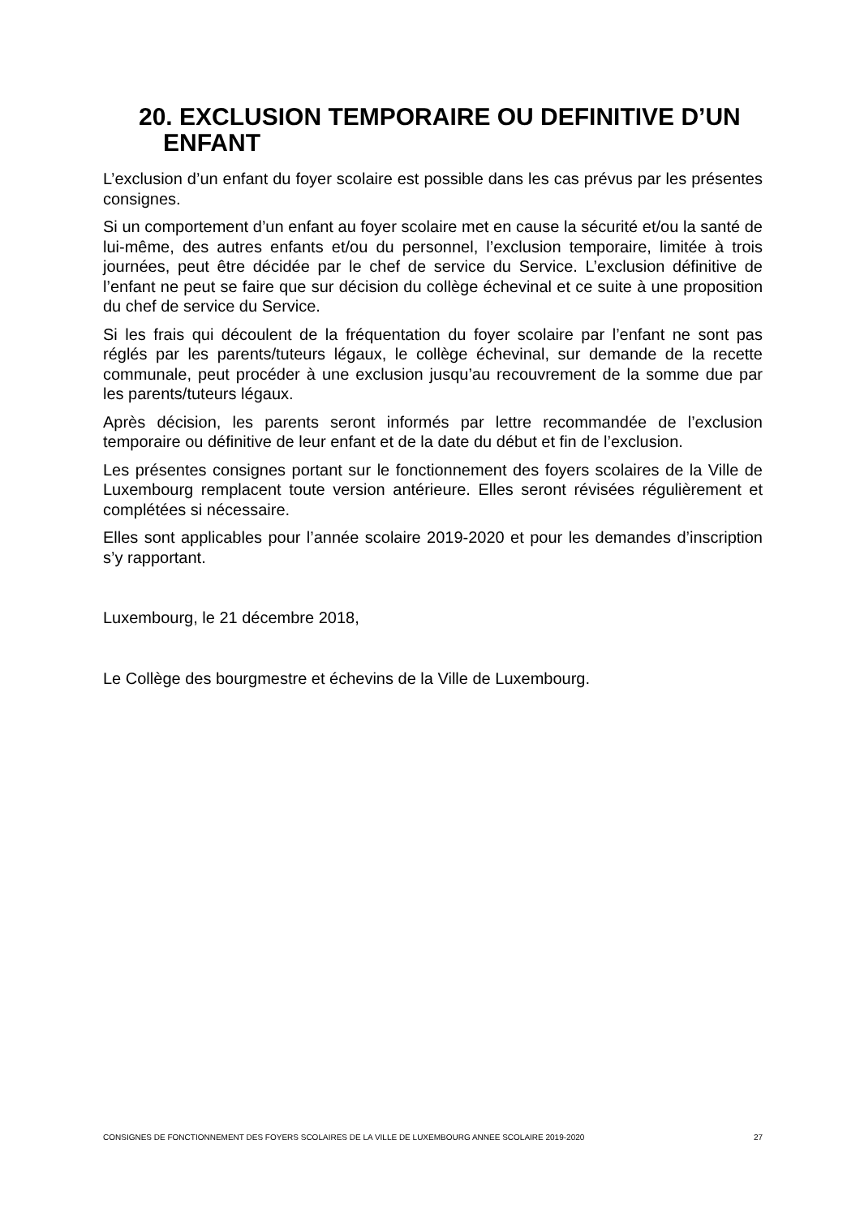20. EXCLUSION TEMPORAIRE OU DEFINITIVE D’UN
ENFANT
L’exclusion d’un enfant du foyer scolaire est possible dans les cas prévus par les présentes consignes.
Si un comportement d’un enfant au foyer scolaire met en cause la sécurité et/ou la santé de lui-même, des autres enfants et/ou du personnel, l’exclusion temporaire, limitée à trois journées, peut être décidée par le chef de service du Service. L’exclusion définitive de l’enfant ne peut se faire que sur décision du collège échevinal et ce suite à une proposition du chef de service du Service.
Si les frais qui découlent de la fréquentation du foyer scolaire par l’enfant ne sont pas réglés par les parents/tuteurs légaux, le collège échevinal, sur demande de la recette communale, peut procéder à une exclusion jusqu’au recouvrement de la somme due par les parents/tuteurs légaux.
Après décision, les parents seront informés par lettre recommandée de l’exclusion temporaire ou définitive de leur enfant et de la date du début et fin de l’exclusion.
Les présentes consignes portant sur le fonctionnement des foyers scolaires de la Ville de Luxembourg remplacent toute version antérieure. Elles seront révisées régulièrement et complétées si nécessaire.
Elles sont applicables pour l’année scolaire 2019-2020 et pour les demandes d’inscription s’y rapportant.
Luxembourg, le 21 décembre 2018,
Le Collège des bourgmestre et échevins de la Ville de Luxembourg.
CONSIGNES DE FONCTIONNEMENT DES FOYERS SCOLAIRES DE LA VILLE DE LUXEMBOURG ANNEE SCOLAIRE 2019-2020 27